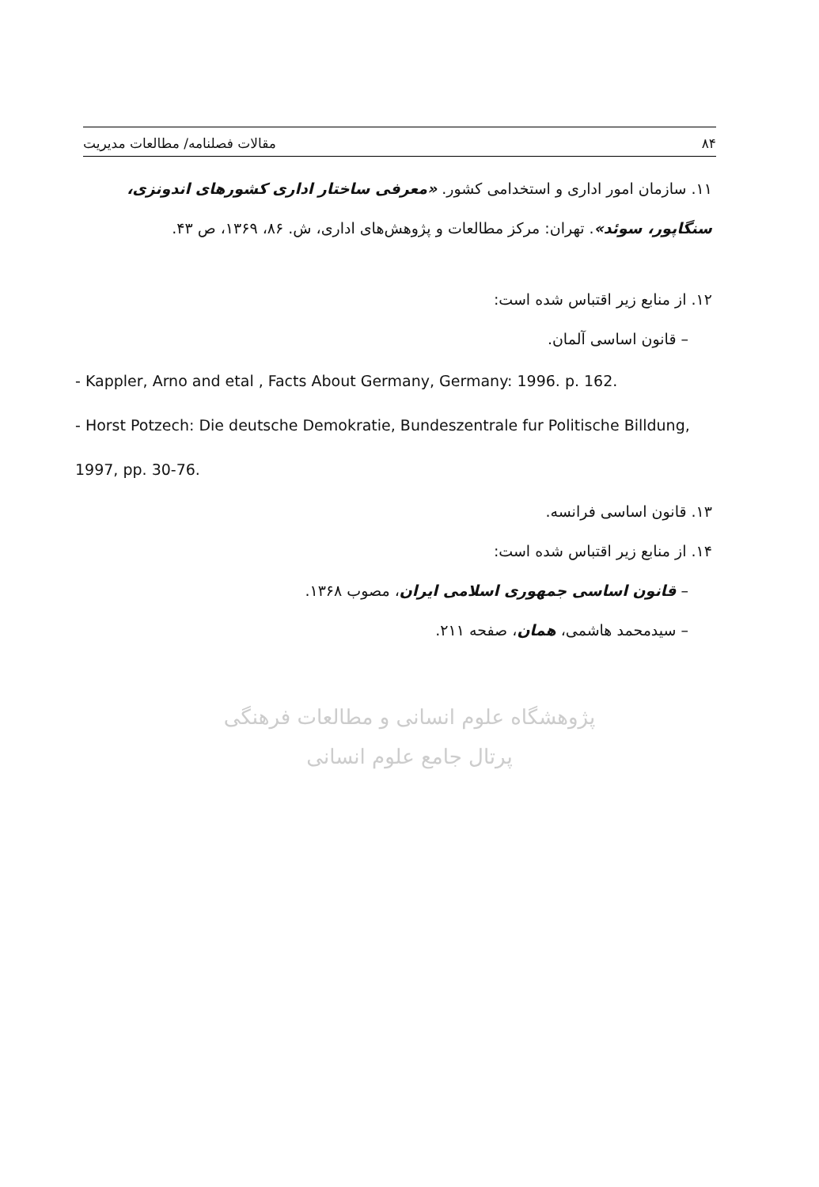۸۴ مقالات فصلنامه/ مطالعات مدیریت
۱۱. سازمان امور اداری و استخدامی کشور. «معرفی ساختار اداری کشورهای اندونزی، سنگاپور، سوئد». تهران: مرکز مطالعات و پژوهش‌های اداری، ش. ۸۶، ۱۳۶۹، ص ۴۳.
۱۲. از منابع زیر اقتباس شده است:
– قانون اساسی آلمان.
- Kappler, Arno and etal , Facts About Germany, Germany: 1996. p. 162.
- Horst Potzech: Die deutsche Demokratie, Bundeszentrale fur Politische Billdung, 1997, pp. 30-76.
۱۳. قانون اساسی فرانسه.
۱۴. از منابع زیر اقتباس شده است:
– قانون اساسی جمهوری اسلامی ایران، مصوب ۱۳۶۸.
– سیدمحمد هاشمی، همان، صفحه ۲۱۱.
پژوهشگاه علوم انسانی و مطالعات فرهنگی
پرتال جامع علوم انسانی